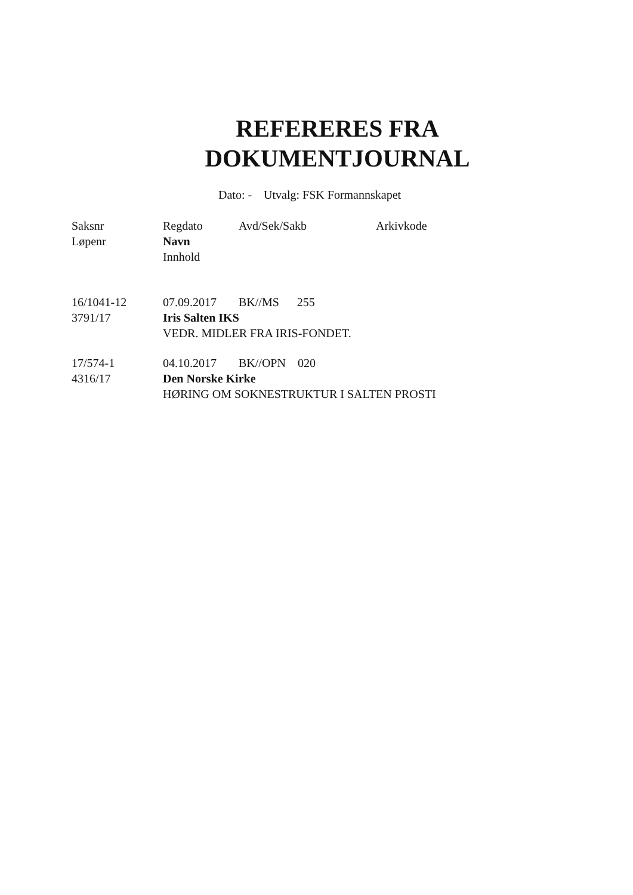REFERERES FRA
DOKUMENTJOURNAL
Dato: - Utvalg: FSK Formannskapet
| Saksnr | Regdato | Avd/Sek/Sakb | Arkivkode |
| --- | --- | --- | --- |
| Løpenr | Navn | | |
| | Innhold | | |
| 16/1041-12 | 07.09.2017 | BK//MS 255 | |
| 3791/17 | Iris Salten IKS | | |
| | VEDR. MIDLER FRA IRIS-FONDET. | | |
| 17/574-1 | 04.10.2017 | BK//OPN 020 | |
| 4316/17 | Den Norske Kirke | | |
| | HØRING OM SOKNESTRUKTUR I SALTEN PROSTI | | |